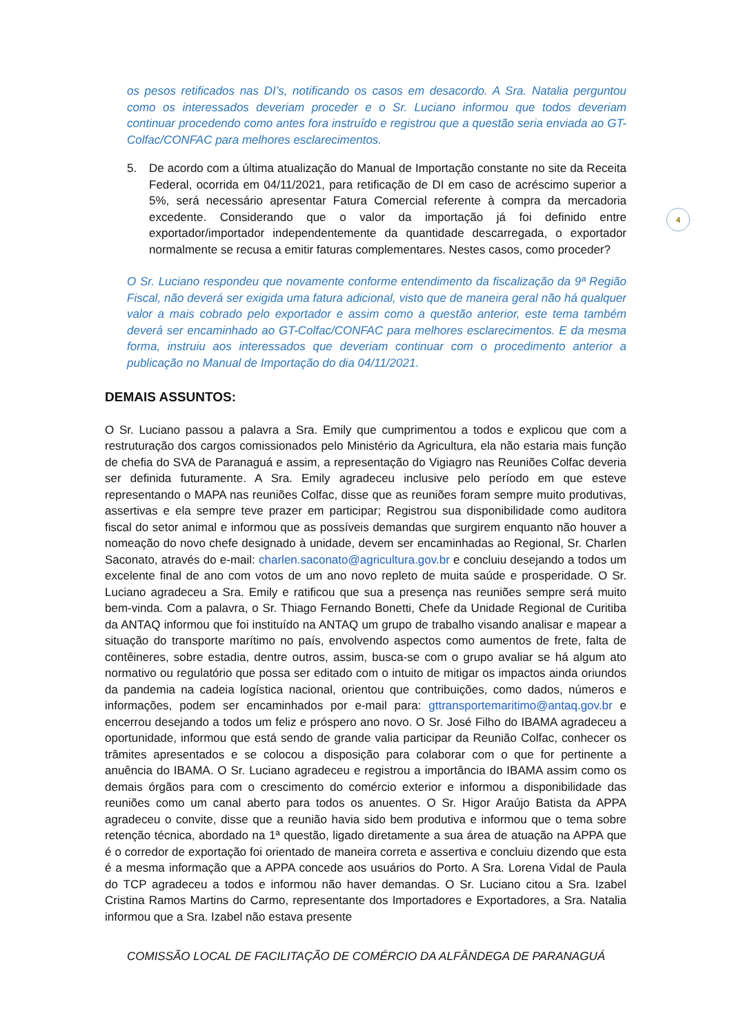4
os pesos retificados nas DI’s, notificando os casos em desacordo. A Sra. Natalia perguntou como os interessados deveriam proceder e o Sr. Luciano informou que todos deveriam continuar procedendo como antes fora instruído e registrou que a questão seria enviada ao GT-Colfac/CONFAC para melhores esclarecimentos.
5. De acordo com a última atualização do Manual de Importação constante no site da Receita Federal, ocorrida em 04/11/2021, para retificação de DI em caso de acréscimo superior a 5%, será necessário apresentar Fatura Comercial referente à compra da mercadoria excedente. Considerando que o valor da importação já foi definido entre exportador/importador independentemente da quantidade descarregada, o exportador normalmente se recusa a emitir faturas complementares. Nestes casos, como proceder?
O Sr. Luciano respondeu que novamente conforme entendimento da fiscalização da 9ª Região Fiscal, não deverá ser exigida uma fatura adicional, visto que de maneira geral não há qualquer valor a mais cobrado pelo exportador e assim como a questão anterior, este tema também deverá ser encaminhado ao GT-Colfac/CONFAC para melhores esclarecimentos. E da mesma forma, instruiu aos interessados que deveriam continuar com o procedimento anterior a publicação no Manual de Importação do dia 04/11/2021.
DEMAIS ASSUNTOS:
O Sr. Luciano passou a palavra a Sra. Emily que cumprimentou a todos e explicou que com a restruturação dos cargos comissionados pelo Ministério da Agricultura, ela não estaria mais função de chefia do SVA de Paranaguá e assim, a representação do Vigiagro nas Reuniões Colfac deveria ser definida futuramente. A Sra. Emily agradeceu inclusive pelo período em que esteve representando o MAPA nas reuniões Colfac, disse que as reuniões foram sempre muito produtivas, assertivas e ela sempre teve prazer em participar; Registrou sua disponibilidade como auditora fiscal do setor animal e informou que as possíveis demandas que surgirem enquanto não houver a nomeação do novo chefe designado à unidade, devem ser encaminhadas ao Regional, Sr. Charlen Saconato, através do e-mail: charlen.saconato@agricultura.gov.br e concluiu desejando a todos um excelente final de ano com votos de um ano novo repleto de muita saúde e prosperidade. O Sr. Luciano agradeceu a Sra. Emily e ratificou que sua a presença nas reuniões sempre será muito bem-vinda. Com a palavra, o Sr. Thiago Fernando Bonetti, Chefe da Unidade Regional de Curitiba da ANTAQ informou que foi instituído na ANTAQ um grupo de trabalho visando analisar e mapear a situação do transporte marítimo no país, envolvendo aspectos como aumentos de frete, falta de contêineres, sobre estadia, dentre outros, assim, busca-se com o grupo avaliar se há algum ato normativo ou regulatório que possa ser editado com o intuito de mitigar os impactos ainda oriundos da pandemia na cadeia logística nacional, orientou que contribuições, como dados, números e informações, podem ser encaminhados por e-mail para: gttransportemaritimo@antaq.gov.br e encerrou desejando a todos um feliz e próspero ano novo. O Sr. José Filho do IBAMA agradeceu a oportunidade, informou que está sendo de grande valia participar da Reunião Colfac, conhecer os trâmites apresentados e se colocou a disposição para colaborar com o que for pertinente a anuência do IBAMA. O Sr. Luciano agradeceu e registrou a importância do IBAMA assim como os demais órgãos para com o crescimento do comércio exterior e informou a disponibilidade das reuniões como um canal aberto para todos os anuentes. O Sr. Higor Araújo Batista da APPA agradeceu o convite, disse que a reunião havia sido bem produtiva e informou que o tema sobre retenção técnica, abordado na 1ª questão, ligado diretamente a sua área de atuação na APPA que é o corredor de exportação foi orientado de maneira correta e assertiva e concluiu dizendo que esta é a mesma informação que a APPA concede aos usuários do Porto. A Sra. Lorena Vidal de Paula do TCP agradeceu a todos e informou não haver demandas. O Sr. Luciano citou a Sra. Izabel Cristina Ramos Martins do Carmo, representante dos Importadores e Exportadores, a Sra. Natalia informou que a Sra. Izabel não estava presente
COMISSÃO LOCAL DE FACILITAÇÃO DE COMÉRCIO DA ALFÂNDEGA DE PARANAGUÁ